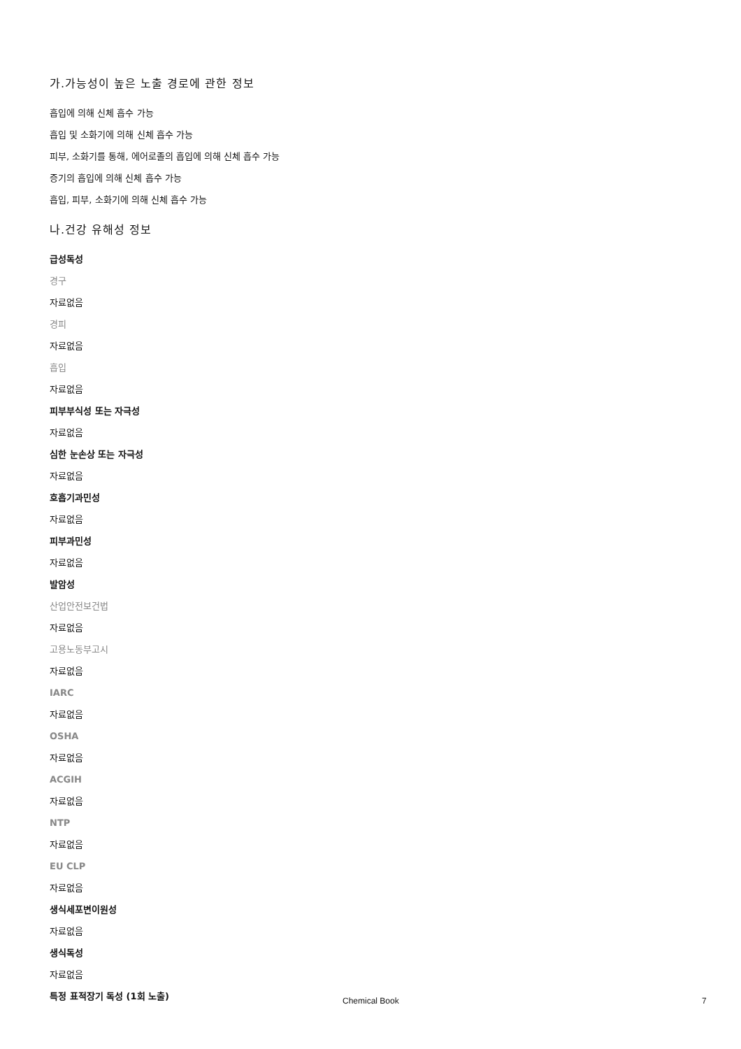가.가능성이 높은 노출 경로에 관한 정보
흡입에 의해 신체 흡수 가능
흡입 및 소화기에 의해 신체 흡수 가능
피부, 소화기를 통해, 에어로졸의 흡입에 의해 신체 흡수 가능
증기의 흡입에 의해 신체 흡수 가능
흡입, 피부, 소화기에 의해 신체 흡수 가능
나.건강 유해성 정보
급성독성
경구
자료없음
경피
자료없음
흡입
자료없음
피부부식성 또는 자극성
자료없음
심한 눈손상 또는 자극성
자료없음
호흡기과민성
자료없음
피부과민성
자료없음
발암성
산업안전보건법
자료없음
고용노동부고시
자료없음
IARC
자료없음
OSHA
자료없음
ACGIH
자료없음
NTP
자료없음
EU CLP
자료없음
생식세포변이원성
자료없음
생식독성
자료없음
특정 표적장기 독성 (1회 노출)
Chemical Book 7